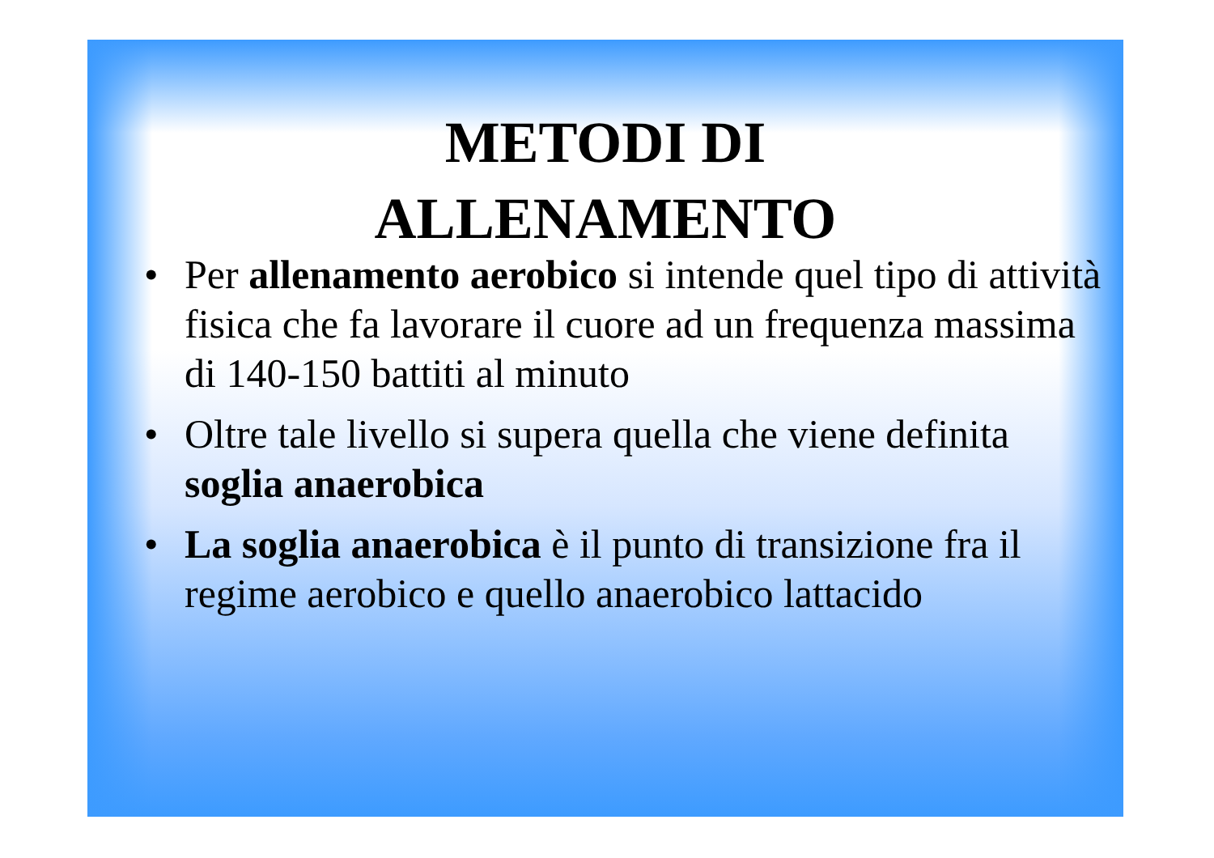METODI DI
ALLENAMENTO
• Per allenamento aerobico si intende quel tipo di attività fisica che fa lavorare il cuore ad un frequenza massima di 140-150 battiti al minuto
• Oltre tale livello si supera quella che viene definita soglia anaerobica
• La soglia anaerobica è il punto di transizione fra il regime aerobico e quello anaerobico lattacido